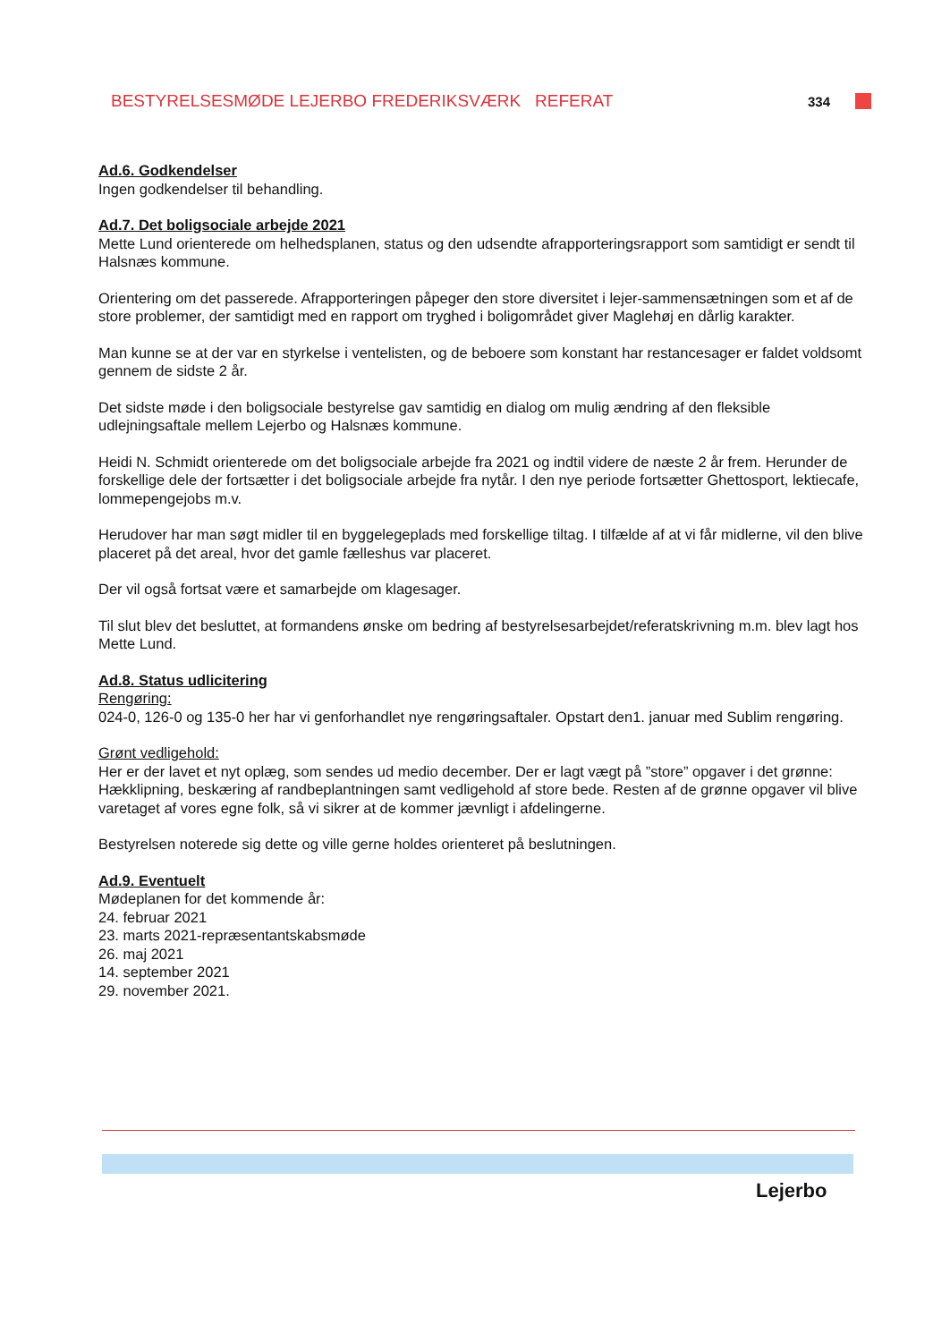BESTYRELSESMØDE LEJERBO FREDERIKSVÆRK REFERAT 334
Ad.6. Godkendelser
Ingen godkendelser til behandling.
Ad.7. Det boligsociale arbejde 2021
Mette Lund orienterede om helhedsplanen, status og den udsendte afrapporteringsrapport som samtidigt er sendt til Halsnæs kommune.
Orientering om det passerede. Afrapporteringen påpeger den store diversitet i lejer-sammensætningen som et af de store problemer, der samtidigt med en rapport om tryghed i boligområdet giver Maglehøj en dårlig karakter.
Man kunne se at der var en styrkelse i ventelisten, og de beboere som konstant har restancesager er faldet voldsomt gennem de sidste 2 år.
Det sidste møde i den boligsociale bestyrelse gav samtidig en dialog om mulig ændring af den fleksible udlejningsaftale mellem Lejerbo og Halsnæs kommune.
Heidi N. Schmidt orienterede om det boligsociale arbejde fra 2021 og indtil videre de næste 2 år frem. Herunder de forskellige dele der fortsætter i det boligsociale arbejde fra nytår. I den nye periode fortsætter Ghettosport, lektiecafe, lommepengejobs m.v.
Herudover har man søgt midler til en byggelegeplads med forskellige tiltag. I tilfælde af at vi får midlerne, vil den blive placeret på det areal, hvor det gamle fælleshus var placeret.
Der vil også fortsat være et samarbejde om klagesager.
Til slut blev det besluttet, at formandens ønske om bedring af bestyrelsesarbejdet/referatskrivning m.m. blev lagt hos Mette Lund.
Ad.8. Status udlicitering
Rengøring:
024-0, 126-0 og 135-0 her har vi genforhandlet nye rengøringsaftaler. Opstart den1. januar med Sublim rengøring.
Grønt vedligehold:
Her er der lavet et nyt oplæg, som sendes ud medio december. Der er lagt vægt på ”store” opgaver i det grønne: Hækklipning, beskæring af randbeplantningen samt vedligehold af store bede. Resten af de grønne opgaver vil blive varetaget af vores egne folk, så vi sikrer at de kommer jævnligt i afdelingerne.
Bestyrelsen noterede sig dette og ville gerne holdes orienteret på beslutningen.
Ad.9. Eventuelt
Mødeplanen for det kommende år:
24. februar 2021
23. marts 2021-repræsentantskabsmøde
26. maj 2021
14. september 2021
29. november 2021.
Lejerbo